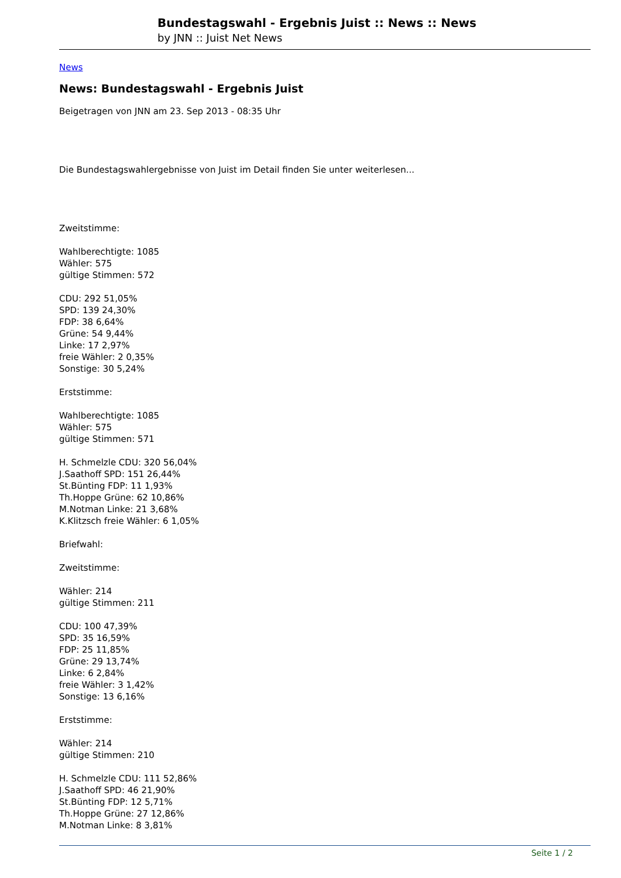Bundestagswahl - Ergebnis Juist :: News :: News
by JNN :: Juist Net News
News
News: Bundestagswahl - Ergebnis Juist
Beigetragen von JNN am 23. Sep 2013 - 08:35 Uhr
Die Bundestagswahlergebnisse von Juist im Detail finden Sie unter weiterlesen...
Zweitstimme:
Wahlberechtigte: 1085
Wähler: 575
gültige Stimmen: 572
CDU: 292 51,05%
SPD: 139 24,30%
FDP: 38 6,64%
Grüne: 54 9,44%
Linke: 17 2,97%
freie Wähler: 2 0,35%
Sonstige: 30 5,24%
Erststimme:
Wahlberechtigte: 1085
Wähler: 575
gültige Stimmen: 571
H. Schmelzle CDU: 320 56,04%
J.Saathoff SPD: 151 26,44%
St.Bünting FDP: 11 1,93%
Th.Hoppe Grüne: 62 10,86%
M.Notman Linke: 21 3,68%
K.Klitzsch freie Wähler: 6 1,05%
Briefwahl:
Zweitstimme:
Wähler: 214
gültige Stimmen: 211
CDU: 100 47,39%
SPD: 35 16,59%
FDP: 25 11,85%
Grüne: 29 13,74%
Linke: 6 2,84%
freie Wähler: 3 1,42%
Sonstige: 13 6,16%
Erststimme:
Wähler: 214
gültige Stimmen: 210
H. Schmelzle CDU: 111 52,86%
J.Saathoff SPD: 46 21,90%
St.Bünting FDP: 12 5,71%
Th.Hoppe Grüne: 27 12,86%
M.Notman Linke: 8 3,81%
Seite 1 / 2